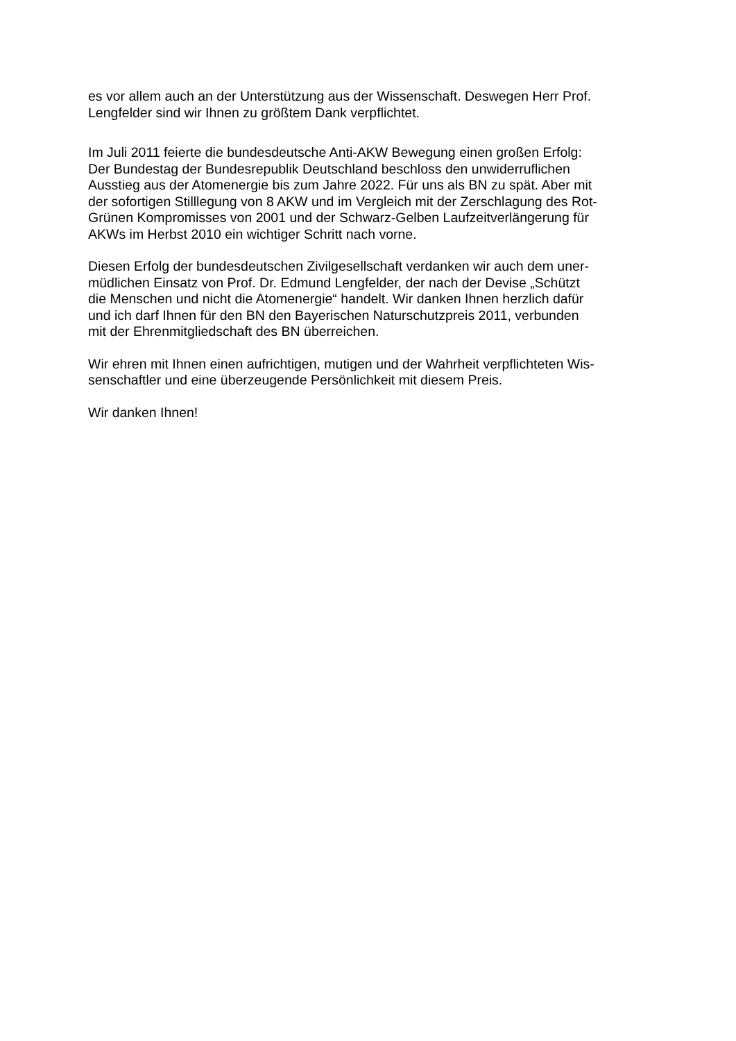es vor allem auch an der Unterstützung aus der Wissenschaft. Deswegen Herr Prof.
Lengfelder sind wir Ihnen zu größtem Dank verpflichtet.
Im Juli 2011 feierte die bundesdeutsche Anti-AKW Bewegung einen großen Erfolg:
Der Bundestag der Bundesrepublik Deutschland beschloss den unwiderruflichen
Ausstieg aus der Atomenergie bis zum Jahre 2022. Für uns als BN zu spät. Aber mit
der sofortigen Stilllegung von 8 AKW und im Vergleich mit der Zerschlagung des Rot-
Grünen Kompromisses von 2001 und der Schwarz-Gelben Laufzeitverlängerung für
AKWs im Herbst 2010 ein wichtiger Schritt nach vorne.
Diesen Erfolg der bundesdeutschen Zivilgesellschaft verdanken wir auch dem uner-
müdlichen Einsatz von Prof. Dr. Edmund Lengfelder, der nach der Devise „Schützt
die Menschen und nicht die Atomenergie“ handelt. Wir danken Ihnen herzlich dafür
und ich darf Ihnen für den BN den Bayerischen Naturschutzpreis 2011, verbunden
mit der Ehrenmitgliedschaft des BN überreichen.
Wir ehren mit Ihnen einen aufrichtigen, mutigen und der Wahrheit verpflichteten Wis-
senschaftler und eine überzeugende Persönlichkeit mit diesem Preis.
Wir danken Ihnen!